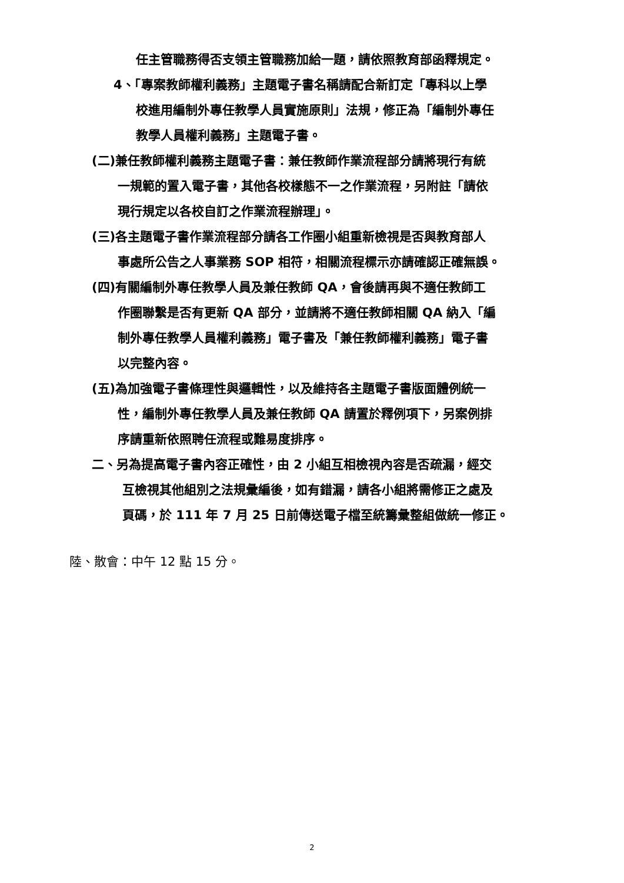任主管職務得否支領主管職務加給一題，請依照教育部函釋規定。
4、「專案教師權利義務」主題電子書名稱請配合新訂定「專科以上學
校進用編制外專任教學人員實施原則」法規，修正為「編制外專任
教學人員權利義務」主題電子書。
(二)兼任教師權利義務主題電子書：兼任教師作業流程部分請將現行有統
一規範的置入電子書，其他各校樣態不一之作業流程，另附註「請依
現行規定以各校自訂之作業流程辦理」。
(三)各主題電子書作業流程部分請各工作圈小組重新檢視是否與教育部人
事處所公告之人事業務 SOP 相符，相關流程標示亦請確認正確無誤。
(四)有關編制外專任教學人員及兼任教師 QA，會後請再與不適任教師工
作圈聯繫是否有更新 QA 部分，並請將不適任教師相關 QA 納入「編
制外專任教學人員權利義務」電子書及「兼任教師權利義務」電子書
以完整內容。
(五)為加強電子書條理性與邏輯性，以及維持各主題電子書版面體例統一
性，編制外專任教學人員及兼任教師 QA 請置於釋例項下，另案例排
序請重新依照聘任流程或難易度排序。
二、另為提高電子書內容正確性，由 2 小組互相檢視內容是否疏漏，經交
互檢視其他組別之法規彙編後，如有錯漏，請各小組將需修正之處及
頁碼，於 111 年 7 月 25 日前傳送電子檔至統籌彙整組做統一修正。
陸、散會：中午 12 點 15 分。
2